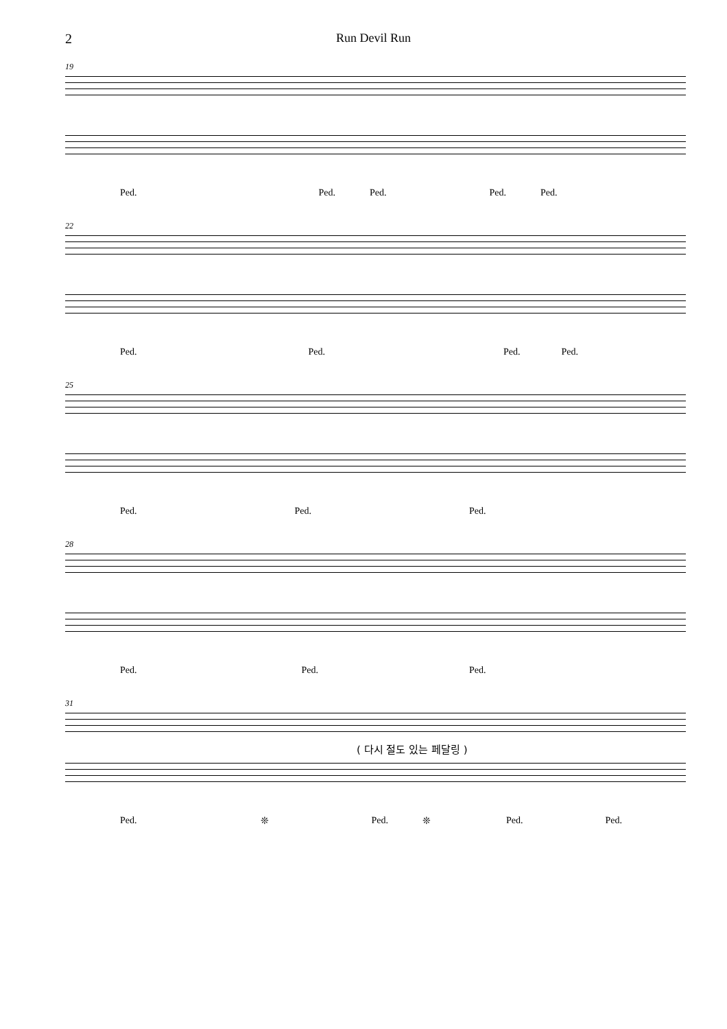2 Run Devil Run
19
Ped. Ped. Ped. Ped. Ped.
22
Ped. Ped. Ped. Ped.
25
Ped. Ped. Ped.
28
Ped. Ped. Ped.
31
( 다시 절도 있는 페달링 )
Ped. ❊ Ped. ❊ Ped. Ped.